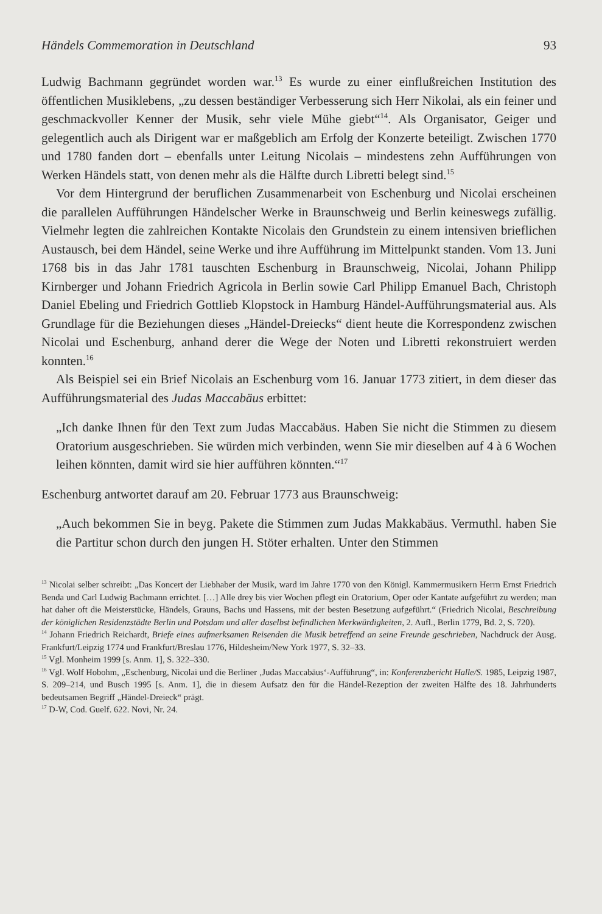Händels Commemoration in Deutschland 93
Ludwig Bachmann gegründet worden war.<sup>13</sup> Es wurde zu einer einflußreichen Institution des öffentlichen Musiklebens, „zu dessen beständiger Verbesserung sich Herr Nikolai, als ein feiner und geschmackvoller Kenner der Musik, sehr viele Mühe giebt“<sup>14</sup>. Als Organisator, Geiger und gelegentlich auch als Dirigent war er maßgeblich am Erfolg der Konzerte beteiligt. Zwischen 1770 und 1780 fanden dort – ebenfalls unter Leitung Nicolais – mindestens zehn Aufführungen von Werken Händels statt, von denen mehr als die Hälfte durch Libretti belegt sind.<sup>15</sup>
Vor dem Hintergrund der beruflichen Zusammenarbeit von Eschenburg und Nicolai erscheinen die parallelen Aufführungen Händelscher Werke in Braunschweig und Berlin keineswegs zufällig. Vielmehr legten die zahlreichen Kontakte Nicolais den Grundstein zu einem intensiven brieflichen Austausch, bei dem Händel, seine Werke und ihre Aufführung im Mittelpunkt standen. Vom 13. Juni 1768 bis in das Jahr 1781 tauschten Eschenburg in Braunschweig, Nicolai, Johann Philipp Kirnberger und Johann Friedrich Agricola in Berlin sowie Carl Philipp Emanuel Bach, Christoph Daniel Ebeling und Friedrich Gottlieb Klopstock in Hamburg Händel-Aufführungsmaterial aus. Als Grundlage für die Beziehungen dieses „Händel-Dreiecks“ dient heute die Korrespondenz zwischen Nicolai und Eschenburg, anhand derer die Wege der Noten und Libretti rekonstruiert werden konnten.<sup>16</sup>
Als Beispiel sei ein Brief Nicolais an Eschenburg vom 16. Januar 1773 zitiert, in dem dieser das Aufführungsmaterial des Judas Maccabäus erbittet:
„Ich danke Ihnen für den Text zum Judas Maccabäus. Haben Sie nicht die Stimmen zu diesem Oratorium ausgeschrieben. Sie würden mich verbinden, wenn Sie mir dieselben auf 4 à 6 Wochen leihen könnten, damit wird sie hier aufführen könnten.“<sup>17</sup>
Eschenburg antwortet darauf am 20. Februar 1773 aus Braunschweig:
„Auch bekommen Sie in beyg. Pakete die Stimmen zum Judas Makkabäus. Vermuthl. haben Sie die Partitur schon durch den jungen H. Stöter erhalten. Unter den Stimmen
<sup>13</sup> Nicolai selber schreibt: „Das Koncert der Liebhaber der Musik, ward im Jahre 1770 von den Königl. Kammermusikern Herrn Ernst Friedrich Benda und Carl Ludwig Bachmann errichtet. […] Alle drey bis vier Wochen pflegt ein Oratorium, Oper oder Kantate aufgeführt zu werden; man hat daher oft die Meisterstücke, Händels, Grauns, Bachs und Hassens, mit der besten Besetzung aufgeführt.“ (Friedrich Nicolai, Beschreibung der königlichen Residenzstädte Berlin und Potsdam und aller daselbst befindlichen Merkwürdigkeiten, 2. Aufl., Berlin 1779, Bd. 2, S. 720).
<sup>14</sup> Johann Friedrich Reichardt, Briefe eines aufmerksamen Reisenden die Musik betreffend an seine Freunde geschrieben, Nachdruck der Ausg. Frankfurt/Leipzig 1774 und Frankfurt/Breslau 1776, Hildesheim/New York 1977, S. 32–33.
<sup>15</sup> Vgl. Monheim 1999 [s. Anm. 1], S. 322–330.
<sup>16</sup> Vgl. Wolf Hobohm, „Eschenburg, Nicolai und die Berliner ‚Judas Maccabäus‘-Aufführung“, in: Konferenzbericht Halle/S. 1985, Leipzig 1987, S. 209–214, und Busch 1995 [s. Anm. 1], die in diesem Aufsatz den für die Händel-Rezeption der zweiten Hälfte des 18. Jahrhunderts bedeutsamen Begriff „Händel-Dreieck“ prägt.
<sup>17</sup> D-W, Cod. Guelf. 622. Novi, Nr. 24.